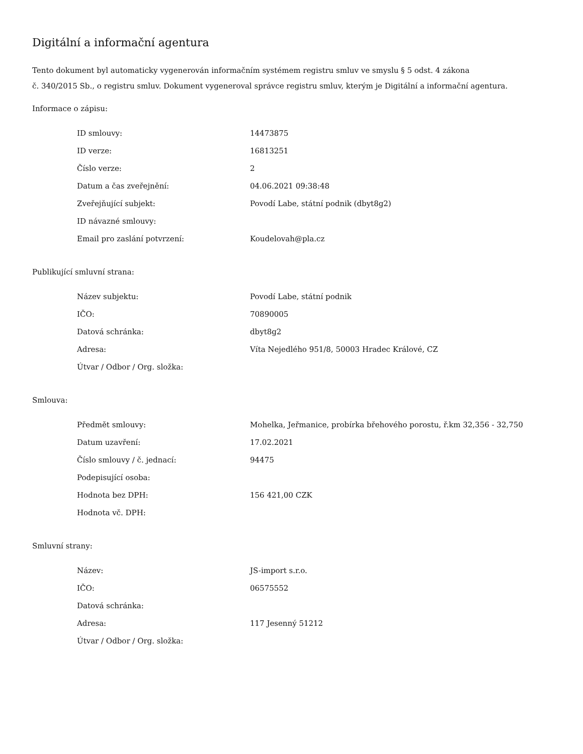Digitální a informační agentura
Tento dokument byl automaticky vygenerován informačním systémem registru smluv ve smyslu § 5 odst. 4 zákona
č. 340/2015 Sb., o registru smluv. Dokument vygeneroval správce registru smluv, kterým je Digitální a informační agentura.
Informace o zápisu:
| ID smlouvy: | 14473875 |
| ID verze: | 16813251 |
| Číslo verze: | 2 |
| Datum a čas zveřejnění: | 04.06.2021 09:38:48 |
| Zveřejňující subjekt: | Povodí Labe, státní podnik (dbyt8g2) |
| ID návazné smlouvy: | |
| Email pro zaslání potvrzení: | Koudelovah@pla.cz |
Publikující smluvní strana:
| Název subjektu: | Povodí Labe, státní podnik |
| IČO: | 70890005 |
| Datová schránka: | dbyt8g2 |
| Adresa: | Víta Nejedlého 951/8, 50003 Hradec Králové, CZ |
| Útvar / Odbor / Org. složka: | |
Smlouva:
| Předmět smlouvy: | Mohelka, Jeřmanice, probírka břehového porostu, ř.km 32,356 - 32,750 |
| Datum uzavření: | 17.02.2021 |
| Číslo smlouvy / č. jednací: | 94475 |
| Podepisující osoba: | |
| Hodnota bez DPH: | 156 421,00 CZK |
| Hodnota vč. DPH: | |
Smluvní strany:
| Název: | JS-import s.r.o. |
| IČO: | 06575552 |
| Datová schránka: | |
| Adresa: | 117 Jesenný 51212 |
| Útvar / Odbor / Org. složka: | |